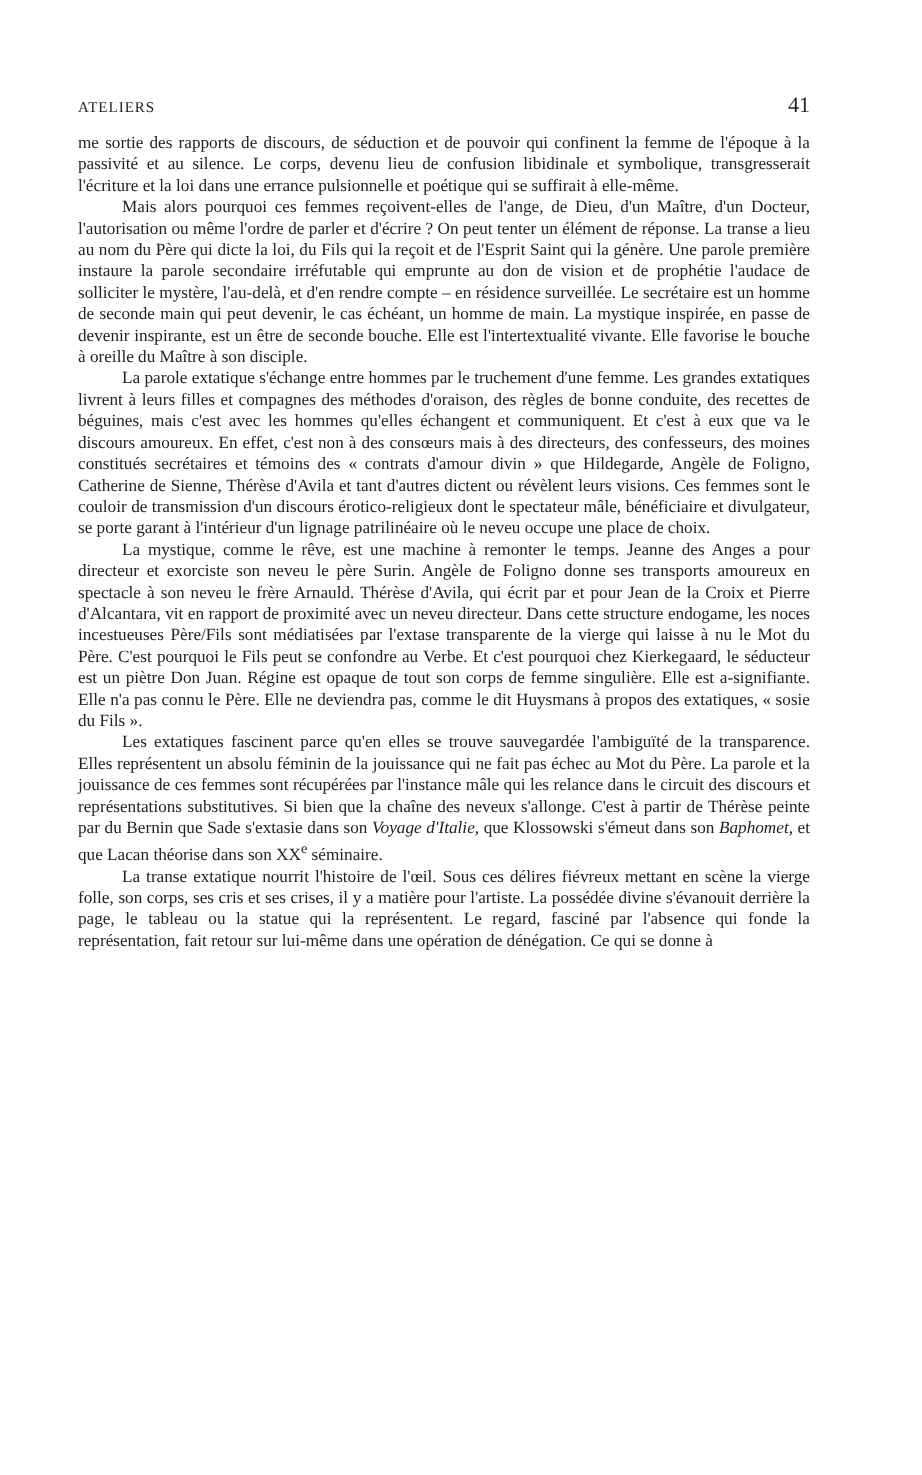ATELIERS 41
me sortie des rapports de discours, de séduction et de pouvoir qui confinent la femme de l'époque à la passivité et au silence. Le corps, devenu lieu de confusion libidinale et symbolique, transgresserait l'écriture et la loi dans une errance pulsionnelle et poétique qui se suffirait à elle-même.
Mais alors pourquoi ces femmes reçoivent-elles de l'ange, de Dieu, d'un Maître, d'un Docteur, l'autorisation ou même l'ordre de parler et d'écrire ? On peut tenter un élément de réponse. La transe a lieu au nom du Père qui dicte la loi, du Fils qui la reçoit et de l'Esprit Saint qui la génère. Une parole première instaure la parole secondaire irréfutable qui emprunte au don de vision et de prophétie l'audace de solliciter le mystère, l'au-delà, et d'en rendre compte – en résidence surveillée. Le secrétaire est un homme de seconde main qui peut devenir, le cas échéant, un homme de main. La mystique inspirée, en passe de devenir inspirante, est un être de seconde bouche. Elle est l'intertextualité vivante. Elle favorise le bouche à oreille du Maître à son disciple.
La parole extatique s'échange entre hommes par le truchement d'une femme. Les grandes extatiques livrent à leurs filles et compagnes des méthodes d'oraison, des règles de bonne conduite, des recettes de béguines, mais c'est avec les hommes qu'elles échangent et communiquent. Et c'est à eux que va le discours amoureux. En effet, c'est non à des consœurs mais à des directeurs, des confesseurs, des moines constitués secrétaires et témoins des « contrats d'amour divin » que Hildegarde, Angèle de Foligno, Catherine de Sienne, Thérèse d'Avila et tant d'autres dictent ou révèlent leurs visions. Ces femmes sont le couloir de transmission d'un discours érotico-religieux dont le spectateur mâle, bénéficiaire et divulgateur, se porte garant à l'intérieur d'un lignage patrilinéaire où le neveu occupe une place de choix.
La mystique, comme le rêve, est une machine à remonter le temps. Jeanne des Anges a pour directeur et exorciste son neveu le père Surin. Angèle de Foligno donne ses transports amoureux en spectacle à son neveu le frère Arnauld. Thérèse d'Avila, qui écrit par et pour Jean de la Croix et Pierre d'Alcantara, vit en rapport de proximité avec un neveu directeur. Dans cette structure endogame, les noces incestueuses Père/Fils sont médiatisées par l'extase transparente de la vierge qui laisse à nu le Mot du Père. C'est pourquoi le Fils peut se confondre au Verbe. Et c'est pourquoi chez Kierkegaard, le séducteur est un piètre Don Juan. Régine est opaque de tout son corps de femme singulière. Elle est a-signifiante. Elle n'a pas connu le Père. Elle ne deviendra pas, comme le dit Huysmans à propos des extatiques, « sosie du Fils ».
Les extatiques fascinent parce qu'en elles se trouve sauvegardée l'ambiguïté de la transparence. Elles représentent un absolu féminin de la jouissance qui ne fait pas échec au Mot du Père. La parole et la jouissance de ces femmes sont récupérées par l'instance mâle qui les relance dans le circuit des discours et représentations substitutives. Si bien que la chaîne des neveux s'allonge. C'est à partir de Thérèse peinte par du Bernin que Sade s'extasie dans son Voyage d'Italie, que Klossowski s'émeut dans son Baphomet, et que Lacan théorise dans son XX<sup>e</sup> séminaire.
La transe extatique nourrit l'histoire de l'œil. Sous ces délires fiévreux mettant en scène la vierge folle, son corps, ses cris et ses crises, il y a matière pour l'artiste. La possédée divine s'évanouit derrière la page, le tableau ou la statue qui la représentent. Le regard, fasciné par l'absence qui fonde la représentation, fait retour sur lui-même dans une opération de dénégation. Ce qui se donne à